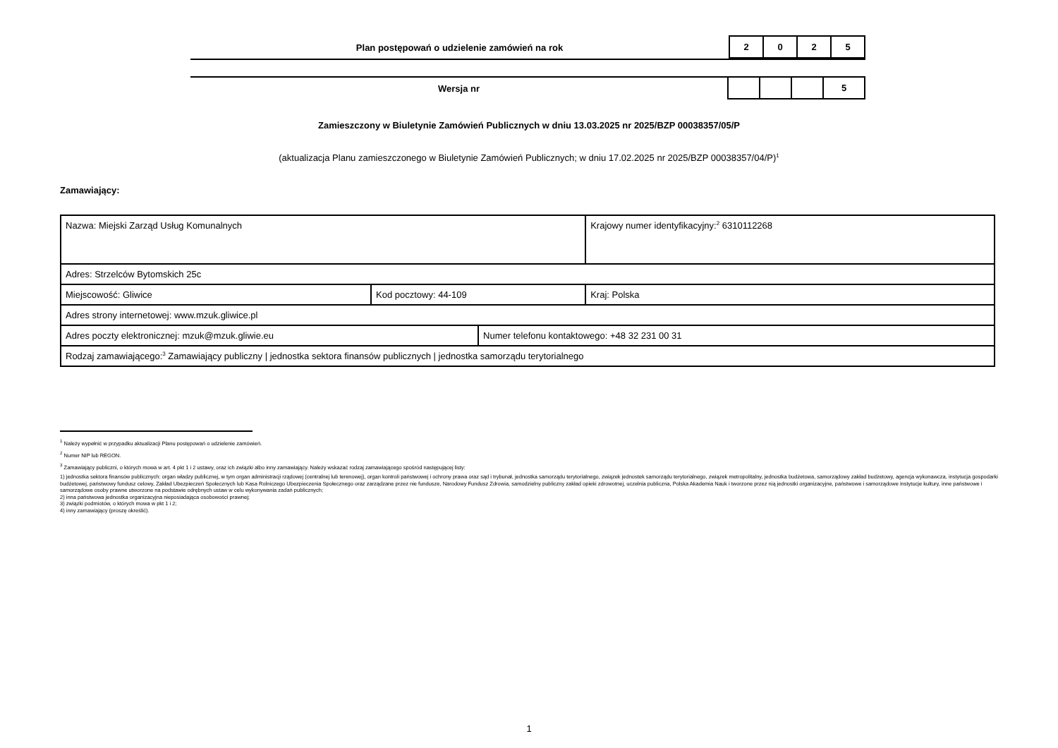Plan postępowań o udzielenie zamówień na rok
| 2 | 0 | 2 | 5 |
Wersja nr
| | | | 5 |
Zamieszczony w Biuletynie Zamówień Publicznych w dniu 13.03.2025 nr 2025/BZP 00038357/05/P
(aktualizacja Planu zamieszczonego w Biuletynie Zamówień Publicznych; w dniu 17.02.2025 nr 2025/BZP 00038357/04/P)<sup>1</sup>
Zamawiający:
| Nazwa: Miejski Zarząd Usług Komunalnych | | | Krajowy numer identyfikacyjny:<sup>2</sup> 6310112268 |
| Adres: Strzelców Bytomskich 25c | | | |
| Miejscowość: Gliwice | Kod pocztowy: 44-109 | | Kraj: Polska |
| Adres strony internetowej: www.mzuk.gliwice.pl | | | |
| Adres poczty elektronicznej: mzuk@mzuk.gliwie.eu | | Numer telefonu kontaktowego: +48 32 231 00 31 | |
| Rodzaj zamawiającego:<sup>3</sup> Zamawiający publiczny / jednostka sektora finansów publicznych / jednostka samorządu terytorialnego | | | |
<sup>1</sup> Należy wypełnić w przypadku aktualizacji Planu postępowań o udzielenie zamówień.
<sup>2</sup> Numer NIP lub REGON.
<sup>3</sup> Zamawiający publiczni, o których mowa w art. 4 pkt 1 i 2 ustawy, oraz ich związki albo inny zamawiający. Należy wskazać rodzaj zamawiającego spośród następującej listy:
1) jednostka sektora finansów publicznych: organ władzy publicznej, w tym organ administracji rządowej (centralnej lub terenowej), organ kontroli państwowej i ochrony prawa oraz sąd i trybunał, jednostka samorządu terytorialnego, związek jednostek samorządu terytorialnego, związek metropolitalny, jednostka budżetowa, samorządowy zakład budżetowy, agencja wykonawcza, instytucja gospodarki budżetowej, państwowy fundusz celowy, Zakład Ubezpieczeń Społecznych lub Kasa Rolniczego Ubezpieczenia Społecznego oraz zarządzane przez nie fundusze, Narodowy Fundusz Zdrowia, samodzielny publiczny zakład opieki zdrowotnej, uczelnia publiczna, Polska Akademia Nauk i tworzone przez nią jednostki organizacyjne, państwowe i samorządowe instytucje kultury, inne państwowe i samorządowe osoby prawne utworzone na podstawie odrębnych ustaw w celu wykonywania zadań publicznych;
2) inna państwowa jednostka organizacyjna nieposiadająca osobowości prawnej;
3) związki podmiotów, o których mowa w pkt 1 i 2;
4) inny zamawiający (proszę określić).
1